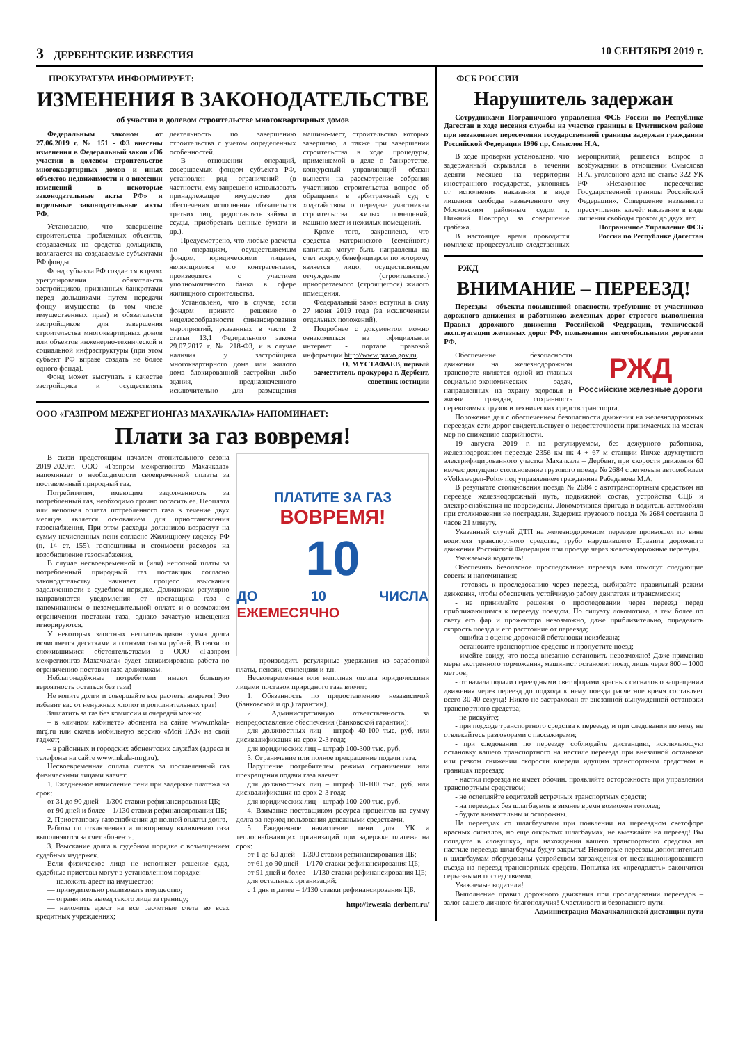3 ДЕРБЕНТСКИЕ ИЗВЕСТИЯ 10 СЕНТЯБРЯ 2019 г.
ПРОКУРАТУРА ИНФОРМИРУЕТ:
ИЗМЕНЕНИЯ В ЗАКОНОДАТЕЛЬСТВЕ
об участии в долевом строительстве многоквартирных домов
Федеральным законом от 27.06.2019 г. № 151 - ФЗ внесены изменения в Федеральный закон «Об участии в долевом строительстве многоквартирных домов и иных объектов недвижимости и о внесении изменений в некоторые законодательные акты РФ» и отдельные законодательные акты РФ.
Установлено, что завершение строительства проблемных объектов, создаваемых на средства дольщиков, возлагается на создаваемые субъектами РФ фонды.
Фонд субъекта РФ создается в целях урегулирования обязательств застройщиков, признанных банкротами перед дольщиками путем передачи фонду имущества (в том числе имущественных прав) и обязательств застройщиков для завершения строительства многоквартирных домов или объектов инженерно-технической и социальной инфраструктуры (при этом субъект РФ вправе создать не более одного фонда).
Фонд может выступать в качестве застройщика и осуществлять деятельность по завершению строительства с учетом определенных особенностей.
В отношении операций, совершаемых фондом субъекта РФ, установлен ряд ограничений (в частности, ему запрещено использовать принадлежащее имущество для обеспечения исполнения обязательств третьих лиц, предоставлять займы и ссуды, приобретать ценные бумаги и др.).
Предусмотрено, что любые расчеты по операциям, осуществляемым фондом, юридическими лицами, являющимися его контрагентами, производятся с участием уполномоченного банка в сфере жилищного строительства.
Установлено, что в случае, если фондом принято решение о нецелесообразности финансирования мероприятий, указанных в части 2 статьи 13.1 Федерального закона 29.07.2017 г. № 218-ФЗ, и в случае наличия у застройщика многоквартирного дома или жилого дома блокированной застройки либо здания, предназначенного исключительно для размещения машино-мест, строительство которых завершено, а также при завершении строительства в ходе процедуры, применяемой в деле о банкротстве, конкурсный управляющий обязан вынести на рассмотрение собрания участников строительства вопрос об обращении в арбитражный суд с ходатайством о передаче участникам строительства жилых помещений, машино-мест и нежилых помещений.
Кроме того, закреплено, что средства материнского (семейного) капитала могут быть направлены на счет эскроу, бенефициаром по которому является лицо, осуществляющее отчуждение (строительство) приобретаемого (строящегося) жилого помещения.
Федеральный закон вступил в силу 27 июня 2019 года (за исключением отдельных положений).
Подробнее с документом можно ознакомиться на официальном интернет - портале правовой информации http://www.pravo.gov.ru.
О. МУСТАФАЕВ, первый заместитель прокурора г. Дербент, советник юстиции
ООО «ГАЗПРОМ МЕЖРЕГИОНГАЗ МАХАЧКАЛА» НАПОМИНАЕТ:
Плати за газ вовремя!
В связи предстоящим началом отопительного сезона 2019-2020гг. ООО «Газпром межрегионгаз Махачкала» напоминает о необходимости своевременной оплаты за поставленный природный газ.
Потребителям, имеющим задолженность за потребленный газ, необходимо срочно погасить ее. Неоплата или неполная оплата потребленного газа в течение двух месяцев является основанием для приостановления газоснабжения. При этом расходы должников возрастут на сумму начисленных пени согласно Жилищному кодексу РФ (п. 14 ст. 155), госпошлины и стоимости расходов на возобновление газоснабжения.
В случае несвоевременной и (или) неполной платы за потребленный природный газ поставщик согласно законодательству начинает процесс взыскания задолженности в судебном порядке. Должникам регулярно направляются уведомления от поставщика газа с напоминанием о незамедлительной оплате и о возможном ограничении поставки газа, однако зачастую извещения игнорируются.
У некоторых злостных неплательщиков сумма долга исчисляется десятками и сотнями тысяч рублей. В связи со сложившимися обстоятельствами в ООО «Газпром межрегионгаз Махачкала» будет активизирована работа по ограничению поставки газа должникам.
Неблагонадёжные потребители имеют большую вероятность остаться без газа!
Не копите долги и совершайте все расчеты вовремя! Это избавит вас от ненужных хлопот и дополнительных трат!
Заплатить за газ без комиссии и очередей можно:
– в «личном кабинете» абонента на сайте www.mkala-mrg.ru или скачав мобильную версию «Мой ГАЗ» на свой гаджет;
– в районных и городских абонентских службах (адреса и телефоны на сайте www.mkala-mrg.ru).
Несвоевременная оплата счетов за поставленный газ физическими лицами влечет:
1. Ежедневное начисление пени при задержке платежа на срок:
от 31 до 90 дней – 1/300 ставки рефинансирования ЦБ;
от 90 дней и более – 1/130 ставки рефинансирования ЦБ;
2. Приостановку газоснабжения до полной оплаты долга.
Работы по отключению и повторному включению газа выполняются за счет абонента.
3. Взыскание долга в судебном порядке с возмещением судебных издержек.
Если физическое лицо не исполняет решение суда, судебные приставы могут в установленном порядке:
— наложить арест на имущество;
— принудительно реализовать имущество;
— ограничить выезд такого лица за границу;
— наложить арест на все расчетные счета во всех кредитных учреждениях;
ПЛАТИТЕ ЗА ГАЗ
ВОВРЕМЯ!
10
ДО 10 ЧИСЛА ЕЖЕМЕСЯЧНО
— производить регулярные удержания из заработной платы, пенсии, стипендии и т.п.
Несвоевременная или неполная оплата юридическими лицами поставок природного газа влечет:
1. Обязанность по предоставлению независимой (банковской и др.) гарантии).
2. Административную ответственность за непредоставление обеспечения (банковской гарантии):
для должностных лиц – штраф 40-100 тыс. руб. или дисквалификация на срок 2-3 года;
для юридических лиц – штраф 100-300 тыс. руб.
3. Ограничение или полное прекращение подачи газа.
Нарушение потребителем режима ограничения или прекращения подачи газа влечет:
для должностных лиц – штраф 10-100 тыс. руб. или дисквалификация на срок 2-3 года;
для юридических лиц – штраф 100-200 тыс. руб.
4. Взимание поставщиком ресурса процентов на сумму долга за период пользования денежными средствами.
5. Ежедневное начисление пени для УК и теплоснабжающих организаций при задержке платежа на срок:
от 1 до 60 дней – 1/300 ставки рефинансирования ЦБ;
от 61 до 90 дней – 1/170 ставки рефинансирования ЦБ;
от 91 дней и более – 1/130 ставки рефинансирования ЦБ;
для остальных организаций:
с 1 дня и далее – 1/130 ставки рефинансирования ЦБ.
http://izwestia-derbent.ru/
ФСБ РОССИИ
Нарушитель задержан
Сотрудниками Пограничного управления ФСБ России по Республике Дагестан в ходе несения службы на участке границы в Цунтинском районе при незаконном пересечении государственной границы задержан гражданин Российской Федерации 1996 г.р. Смыслов Н.А.
В ходе проверки установлено, что задержанный скрывался в течении девяти месяцев на территории иностранного государства, уклоняясь от исполнения наказания в виде лишения свободы назначенного ему Московским районным судом г. Нижний Новгород за совершение грабежа.
В настоящее время проводится комплекс процессуально-следственных мероприятий, решается вопрос о возбуждении в отношении Смыслова Н.А. уголовного дела по статье 322 УК РФ «Незаконное пересечение Государственной границы Российской Федерации». Совершение названного преступления влечёт наказание в виде лишения свободы сроком до двух лет.
Пограничное Управление ФСБ России по Республике Дагестан
РЖД
ВНИМАНИЕ – ПЕРЕЕЗД!
Переезды - объекты повышенной опасности, требующие от участников дорожного движения и работников железных дорог строгого выполнения Правил дорожного движения Российской Федерации, технической эксплуатации железных дорог РФ, пользования автомобильными дорогами РФ.
РЖД
Российские железные дороги
Обеспечение безопасности движения на железнодорожном транспорте является одной из главных социально-экономических задач, направленных на охрану здоровья и жизни граждан, сохранность перевозимых грузов и технических средств транспорта.
Положение дел с обеспечением безопасности движения на железнодорожных переездах сети дорог свидетельствует о недостаточности принимаемых на местах мер по снижению аварийности.
19 августа 2019 г. на регулируемом, без дежурного работника, железнодорожном переезде 2356 км пк 4 + 67 м станции Инчхе двухпутного электрифицированного участка Махачкала – Дербент, при скорости движения 60 км/час допущено столкновение грузового поезда № 2684 с легковым автомобилем «Volkswagen-Polo» под управлением гражданина Рабаданова М.А.
В результате столкновения поезда № 2684 с автотранспортным средством на переезде железнодорожный путь, подвижной состав, устройства СЦБ и электроснабжения не повреждены. Локомотивная бригада и водитель автомобиля при столкновении не пострадали. Задержка грузового поезда № 2684 составила 0 часов 21 минуту.
Указанный случай ДТП на железнодорожном переезде произошел по вине водителя транспортного средства, грубо нарушившего Правила дорожного движения Российской Федерации при проезде через железнодорожные переезды.
Уважаемый водитель!
Обеспечить безопасное проследование переезда вам помогут следующие советы и напоминания:
- готовясь к проследованию через переезд, выбирайте правильный режим движения, чтобы обеспечить устойчивую работу двигателя и трансмиссии;
- не принимайте решения о проследовании через переезд перед приближающимся к переезду поездом. По силуэту локомотива, а тем более по свету его фар и прожектора невозможно, даже приблизительно, определить скорость поезда и его расстояние от переезда;
- ошибка в оценке дорожной обстановки неизбежна;
- остановите транспортное средство и пропустите поезд;
- имейте ввиду, что поезд внезапно остановить невозможно! Даже применив меры экстренного торможения, машинист остановит поезд лишь через 800 – 1000 метров;
- от начала подачи переездными светофорами красных сигналов о запрещении движения через переезд до подхода к нему поезда расчетное время составляет всего 30-40 секунд! Никто не застрахован от внезапной вынужденной остановки транспортного средства;
- не рискуйте;
- при подходе транспортного средства к переезду и при следовании по нему не отвлекайтесь разговорами с пассажирами;
- при следовании по переезду соблюдайте дистанцию, исключающую остановку вашего транспортного на настиле переезда при внезапной остановке или резком снижении скорости впереди идущим транспортным средством в границах переезда;
- настил переезда не имеет обочин. проявляйте осторожность при управлении транспортным средством;
- не ослепляйте водителей встречных транспортных средств;
- на переездах без шлагбаумов в зимнее время возможен гололед;
- будьте внимательны и осторожны.
На переездах со шлагбаумами при появлении на переездном светофоре красных сигналов, но еще открытых шлагбаумах, не выезжайте на переезд! Вы попадете в «ловушку», при нахождении вашего транспортного средства на настиле переезда шлагбаумы будут закрыты! Некоторые переезды дополнительно к шлагбаумам оборудованы устройством заграждения от несанкционированного въезда на переезд транспортных средств. Попытка их «преодолеть» закончится серьезными последствиями.
Уважаемые водители!
Выполнение правил дорожного движения при проследовании переездов – залог вашего личного благополучия! Счастливого и безопасного пути!
Администрация Махачкалинской дистанции пути